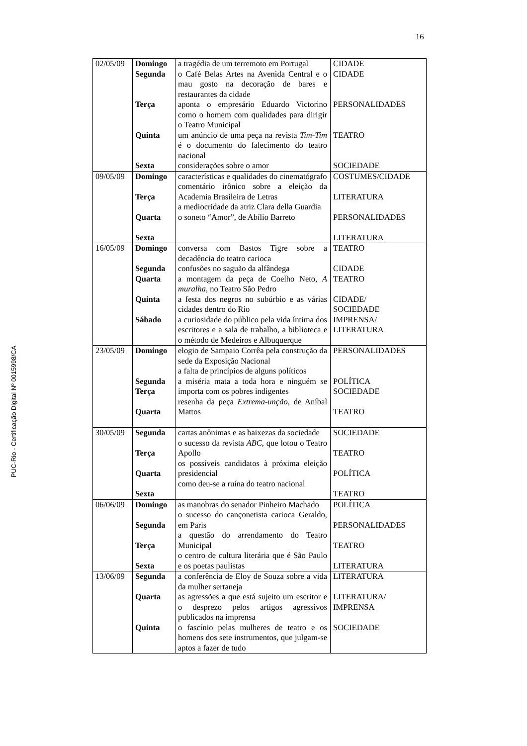16
PUC-Rio - Certificação Digital Nº 0015998/CA
| 02/05/09 | Domingo Segunda Terça Quinta Sexta | a tragédia de um terremoto em Portugal o Café Belas Artes na Avenida Central e o mau gosto na decoração de bares e restaurantes da cidade aponta o empresário Eduardo Victorino como o homem com qualidades para dirigir o Teatro Municipal um anúncio de uma peça na revista Tim-Tim é o documento do falecimento do teatro nacional considerações sobre o amor | CIDADE CIDADE PERSONALIDADES TEATRO SOCIEDADE |
| 09/05/09 | Domingo Terça Quarta Sexta | características e qualidades do cinematógrafo comentário irônico sobre a eleição da Academia Brasileira de Letras a mediocridade da atriz Clara della Guardia o soneto “Amor”, de Abílio Barreto | COSTUMES/CIDADE LITERATURA PERSONALIDADES LITERATURA |
| 16/05/09 | Domingo Segunda Quarta Quinta Sábado | conversa com Bastos Tigre sobre a decadência do teatro carioca confusões no saguão da alfândega a montagem da peça de Coelho Neto, A muralha , no Teatro São Pedro a festa dos negros no subúrbio e as várias cidades dentro do Rio a curiosidade do público pela vida íntima dos escritores e a sala de trabalho, a biblioteca e o método de Medeiros e Albuquerque | TEATRO CIDADE TEATRO CIDADE/ SOCIEDADE IMPRENSA/ LITERATURA |
| 23/05/09 | Domingo Segunda Terça Quarta | elogio de Sampaio Corrêa pela construção da sede da Exposição Nacional a falta de princípios de alguns políticos a miséria mata a toda hora e ninguém se importa com os pobres indigentes resenha da peça Extrema-unção , de Aníbal Mattos | PERSONALIDADES POLÍTICA SOCIEDADE TEATRO |
| 30/05/09 | Segunda Terça Quarta Sexta | cartas anônimas e as baixezas da sociedade o sucesso da revista ABC , que lotou o Teatro Apollo os possíveis candidatos à próxima eleição presidencial como deu-se a ruína do teatro nacional | SOCIEDADE TEATRO POLÍTICA TEATRO |
| 06/06/09 | Domingo Segunda Terça Sexta | as manobras do senador Pinheiro Machado o sucesso do cançonetista carioca Geraldo, em Paris a questão do arrendamento do Teatro Municipal o centro de cultura literária que é São Paulo e os poetas paulistas | POLÍTICA PERSONALIDADES TEATRO LITERATURA |
| 13/06/09 | Segunda Quarta Quinta | a conferência de Eloy de Souza sobre a vida da mulher sertaneja as agressões a que está sujeito um escritor e o desprezo pelos artigos agressivos publicados na imprensa o fascínio pelas mulheres de teatro e os homens dos sete instrumentos, que julgam-se aptos a fazer de tudo | LITERATURA LITERATURA/ IMPRENSA SOCIEDADE |